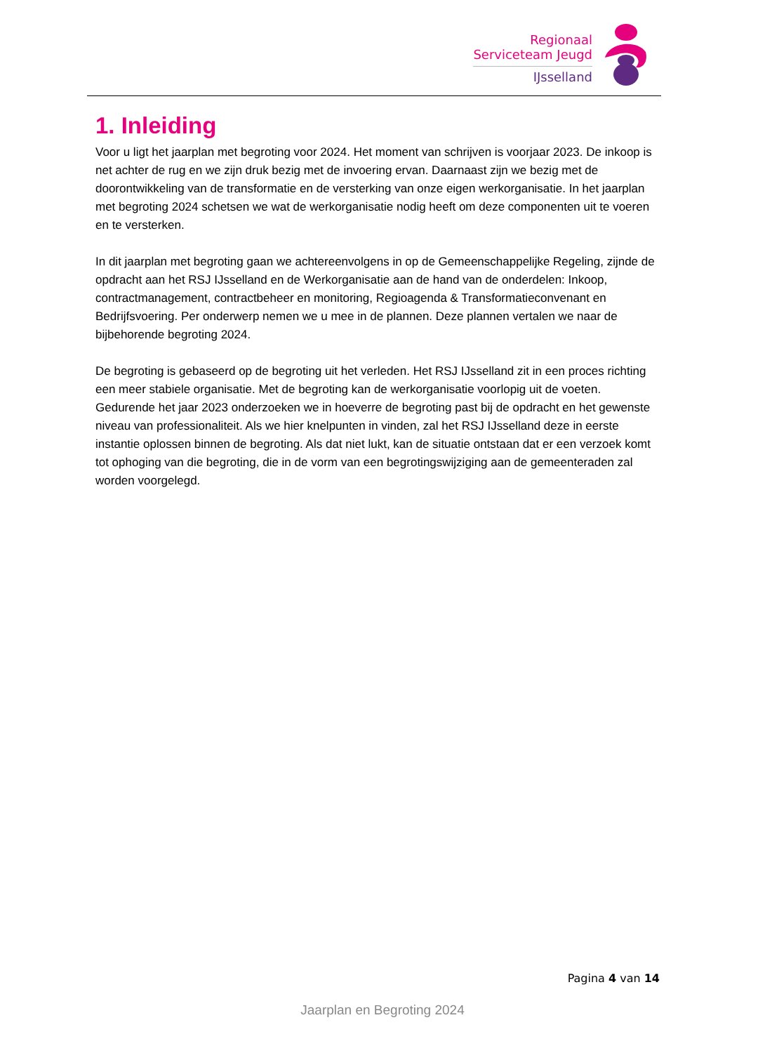Regionaal
Serviceteam Jeugd
IJsselland
1. Inleiding
Voor u ligt het jaarplan met begroting voor 2024. Het moment van schrijven is voorjaar 2023. De inkoop is net achter de rug en we zijn druk bezig met de invoering ervan. Daarnaast zijn we bezig met de doorontwikkeling van de transformatie en de versterking van onze eigen werkorganisatie. In het jaarplan met begroting 2024 schetsen we wat de werkorganisatie nodig heeft om deze componenten uit te voeren en te versterken.
In dit jaarplan met begroting gaan we achtereenvolgens in op de Gemeenschappelijke Regeling, zijnde de opdracht aan het RSJ IJsselland en de Werkorganisatie aan de hand van de onderdelen: Inkoop, contractmanagement, contractbeheer en monitoring, Regioagenda & Transformatieconvenant en Bedrijfsvoering. Per onderwerp nemen we u mee in de plannen. Deze plannen vertalen we naar de bijbehorende begroting 2024.
De begroting is gebaseerd op de begroting uit het verleden. Het RSJ IJsselland zit in een proces richting een meer stabiele organisatie. Met de begroting kan de werkorganisatie voorlopig uit de voeten. Gedurende het jaar 2023 onderzoeken we in hoeverre de begroting past bij de opdracht en het gewenste niveau van professionaliteit. Als we hier knelpunten in vinden, zal het RSJ IJsselland deze in eerste instantie oplossen binnen de begroting. Als dat niet lukt, kan de situatie ontstaan dat er een verzoek komt tot ophoging van die begroting, die in de vorm van een begrotingswijziging aan de gemeenteraden zal worden voorgelegd.
Pagina 4 van 14
Jaarplan en Begroting 2024